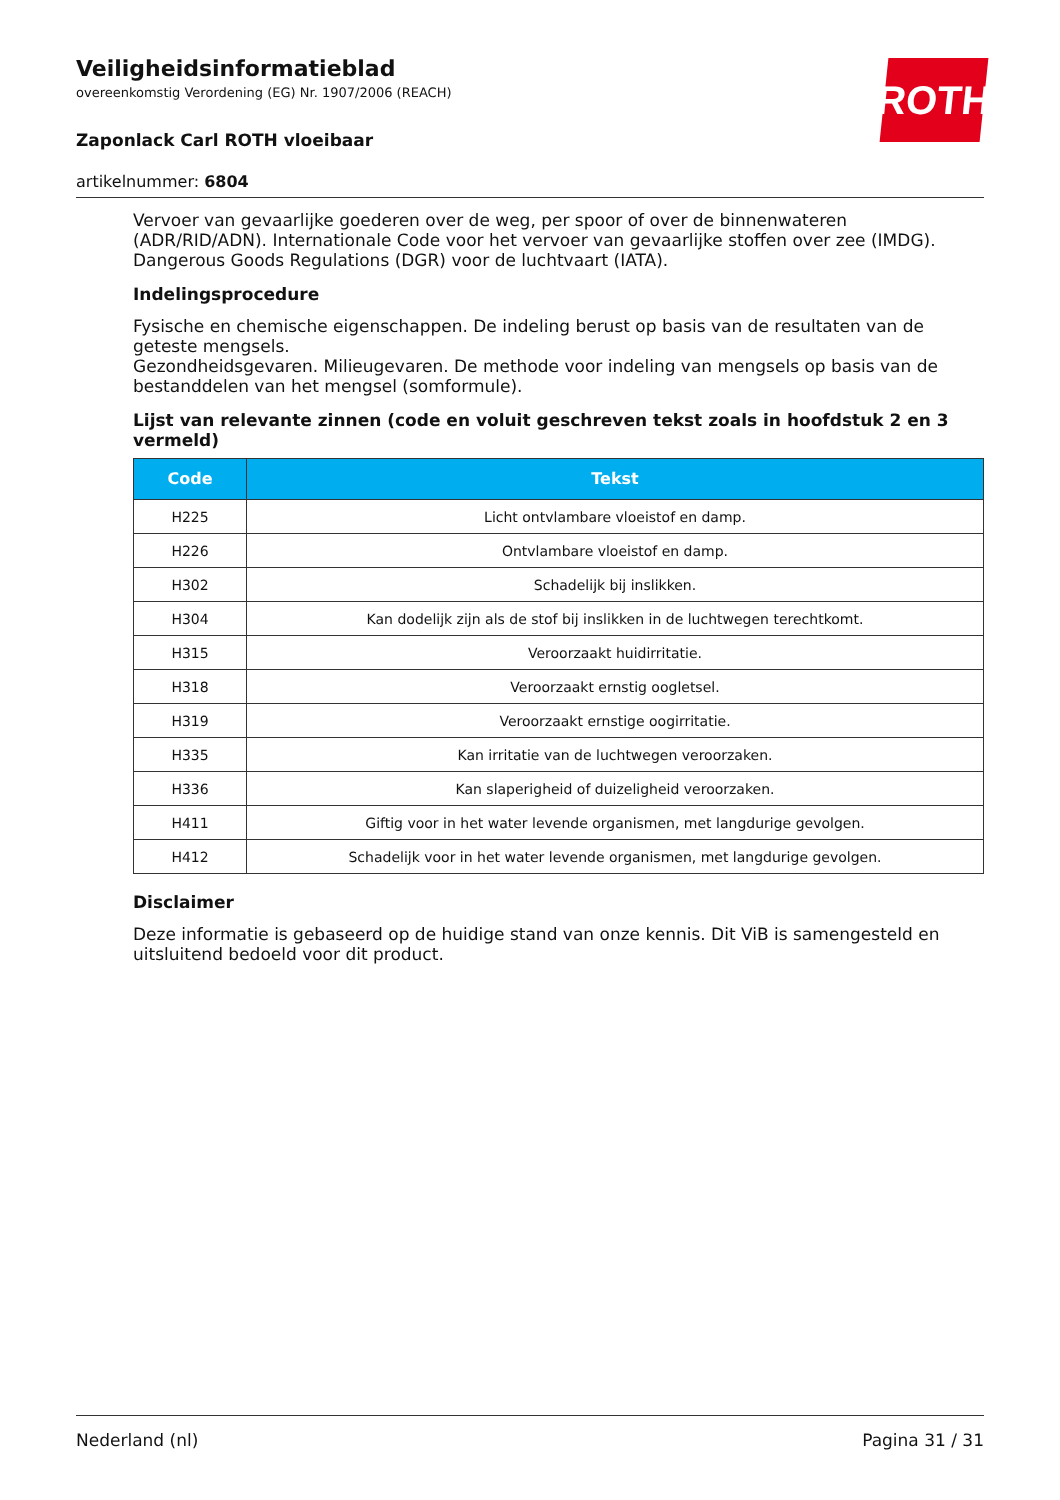ROTH
Veiligheidsinformatieblad
overeenkomstig Verordening (EG) Nr. 1907/2006 (REACH)
Zaponlack Carl ROTH vloeibaar
artikelnummer: 6804
Vervoer van gevaarlijke goederen over de weg, per spoor of over de binnenwateren (ADR/RID/ADN). Internationale Code voor het vervoer van gevaarlijke stoffen over zee (IMDG). Dangerous Goods Regulations (DGR) voor de luchtvaart (IATA).
Indelingsprocedure
Fysische en chemische eigenschappen. De indeling berust op basis van de resultaten van de geteste mengsels.
Gezondheidsgevaren. Milieugevaren. De methode voor indeling van mengsels op basis van de bestanddelen van het mengsel (somformule).
Lijst van relevante zinnen (code en voluit geschreven tekst zoals in hoofdstuk 2 en 3 vermeld)
| Code | Tekst |
| --- | --- |
| H225 | Licht ontvlambare vloeistof en damp. |
| H226 | Ontvlambare vloeistof en damp. |
| H302 | Schadelijk bij inslikken. |
| H304 | Kan dodelijk zijn als de stof bij inslikken in de luchtwegen terechtkomt. |
| H315 | Veroorzaakt huidirritatie. |
| H318 | Veroorzaakt ernstig oogletsel. |
| H319 | Veroorzaakt ernstige oogirritatie. |
| H335 | Kan irritatie van de luchtwegen veroorzaken. |
| H336 | Kan slaperigheid of duizeligheid veroorzaken. |
| H411 | Giftig voor in het water levende organismen, met langdurige gevolgen. |
| H412 | Schadelijk voor in het water levende organismen, met langdurige gevolgen. |
Disclaimer
Deze informatie is gebaseerd op de huidige stand van onze kennis. Dit ViB is samengesteld en uitsluitend bedoeld voor dit product.
Nederland (nl) Pagina 31 / 31